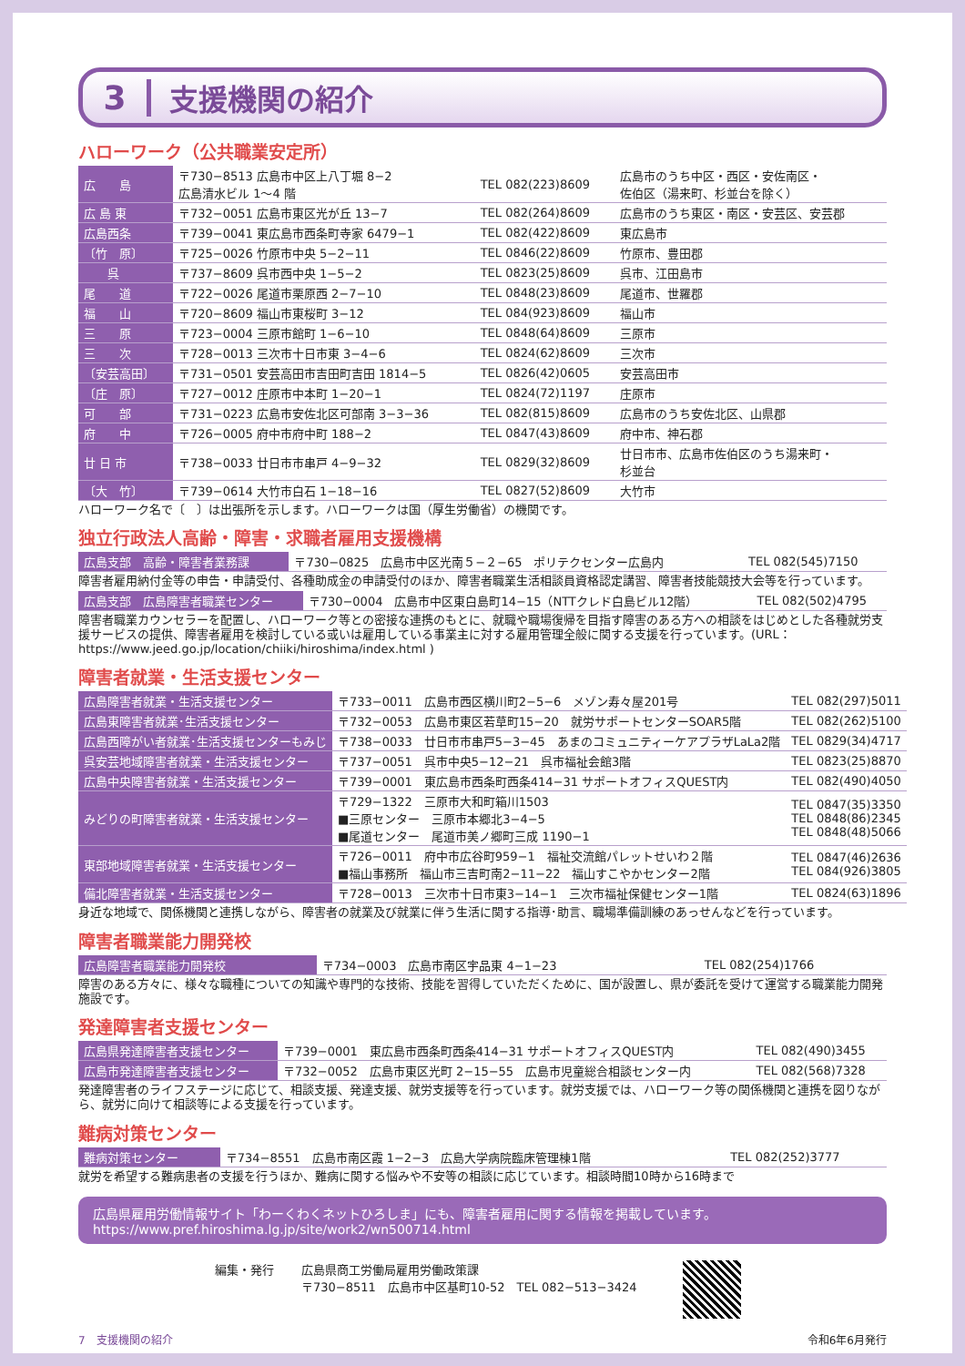3 支援機関の紹介
ハローワーク（公共職業安定所）
| 広 島 | 〒730−8513 広島市中区上八丁堀 8−2 広島清水ビル 1〜4 階 | TEL 082(223)8609 | 広島市のうち中区・西区・安佐南区・ 佐伯区（湯来町、杉並台を除く） |
| 広 島 東 | 〒732−0051 広島市東区光が丘 13−7 | TEL 082(264)8609 | 広島市のうち東区・南区・安芸区、安芸郡 |
| 広島西条 | 〒739−0041 東広島市西条町寺家 6479−1 | TEL 082(422)8609 | 東広島市 |
| 〔竹 原〕 | 〒725−0026 竹原市中央 5−2−11 | TEL 0846(22)8609 | 竹原市、豊田郡 |
| 呉 | 〒737−8609 呉市西中央 1−5−2 | TEL 0823(25)8609 | 呉市、江田島市 |
| 尾 道 | 〒722−0026 尾道市栗原西 2−7−10 | TEL 0848(23)8609 | 尾道市、世羅郡 |
| 福 山 | 〒720−8609 福山市東桜町 3−12 | TEL 084(923)8609 | 福山市 |
| 三 原 | 〒723−0004 三原市館町 1−6−10 | TEL 0848(64)8609 | 三原市 |
| 三 次 | 〒728−0013 三次市十日市東 3−4−6 | TEL 0824(62)8609 | 三次市 |
| 〔安芸高田〕 | 〒731−0501 安芸高田市吉田町吉田 1814−5 | TEL 0826(42)0605 | 安芸高田市 |
| 〔庄 原〕 | 〒727−0012 庄原市中本町 1−20−1 | TEL 0824(72)1197 | 庄原市 |
| 可 部 | 〒731−0223 広島市安佐北区可部南 3−3−36 | TEL 082(815)8609 | 広島市のうち安佐北区、山県郡 |
| 府 中 | 〒726−0005 府中市府中町 188−2 | TEL 0847(43)8609 | 府中市、神石郡 |
| 廿 日 市 | 〒738−0033 廿日市市串戸 4−9−32 | TEL 0829(32)8609 | 廿日市市、広島市佐伯区のうち湯来町・ 杉並台 |
| 〔大 竹〕 | 〒739−0614 大竹市白石 1−18−16 | TEL 0827(52)8609 | 大竹市 |
ハローワーク名で〔　〕は出張所を示します。ハローワークは国（厚生労働省）の機関です。
独立行政法人高齢・障害・求職者雇用支援機構
| 広島支部 高齢・障害者業務課 | 〒730−0825 広島市中区光南５−２−65 ポリテクセンター広島内 | TEL 082(545)7150 |
障害者雇用納付金等の申告・申請受付、各種助成金の申請受付のほか、障害者職業生活相談員資格認定講習、障害者技能競技大会等を行っています。
| 広島支部 広島障害者職業センター | 〒730−0004 広島市中区東白島町14−15（NTTクレド白島ビル12階） | TEL 082(502)4795 |
障害者職業カウンセラーを配置し、ハローワーク等との密接な連携のもとに、就職や職場復帰を目指す障害のある方への相談をはじめとした各種就労支援サービスの提供、障害者雇用を検討している或いは雇用している事業主に対する雇用管理全般に関する支援を行っています。(URL：https://www.jeed.go.jp/location/chiiki/hiroshima/index.html )
障害者就業・生活支援センター
| 広島障害者就業・生活支援センター | 〒733−0011 広島市西区横川町2−5−6 メゾン寿々屋201号 | TEL 082(297)5011 |
| 広島東障害者就業･生活支援センター | 〒732−0053 広島市東区若草町15−20 就労サポートセンターSOAR5階 | TEL 082(262)5100 |
| 広島西障がい者就業･生活支援センターもみじ | 〒738−0033 廿日市市串戸5−3−45 あまのコミュニティーケアプラザLaLa2階 | TEL 0829(34)4717 |
| 呉安芸地域障害者就業・生活支援センター | 〒737−0051 呉市中央5−12−21 呉市福祉会館3階 | TEL 0823(25)8870 |
| 広島中央障害者就業・生活支援センター | 〒739−0001 東広島市西条町西条414−31 サポートオフィスQUEST内 | TEL 082(490)4050 |
| みどりの町障害者就業・生活支援センター | 〒729−1322 三原市大和町箱川1503 ■三原センター 三原市本郷北3−4−5 ■尾道センター 尾道市美ノ郷町三成 1190−1 | TEL 0847(35)3350 TEL 0848(86)2345 TEL 0848(48)5066 |
| 東部地域障害者就業・生活支援センター | 〒726−0011 府中市広谷町959−1 福祉交流館パレットせいわ２階 ■福山事務所 福山市三吉町南2−11−22 福山すこやかセンター2階 | TEL 0847(46)2636 TEL 084(926)3805 |
| 備北障害者就業・生活支援センター | 〒728−0013 三次市十日市東3−14−1 三次市福祉保健センター1階 | TEL 0824(63)1896 |
身近な地域で、関係機関と連携しながら、障害者の就業及び就業に伴う生活に関する指導･助言、職場準備訓練のあっせんなどを行っています。
障害者職業能力開発校
| 広島障害者職業能力開発校 | 〒734−0003 広島市南区宇品東 4−1−23 | TEL 082(254)1766 |
障害のある方々に、様々な職種についての知識や専門的な技術、技能を習得していただくために、国が設置し、県が委託を受けて運営する職業能力開発施設です。
発達障害者支援センター
| 広島県発達障害者支援センター | 〒739−0001 東広島市西条町西条414−31 サポートオフィスQUEST内 | TEL 082(490)3455 |
| 広島市発達障害者支援センター | 〒732−0052 広島市東区光町 2−15−55 広島市児童総合相談センター内 | TEL 082(568)7328 |
発達障害者のライフステージに応じて、相談支援、発達支援、就労支援等を行っています。就労支援では、ハローワーク等の関係機関と連携を図りながら、就労に向けて相談等による支援を行っています。
難病対策センター
| 難病対策センター | 〒734−8551 広島市南区霞 1−2−3 広島大学病院臨床管理棟1階 | TEL 082(252)3777 |
就労を希望する難病患者の支援を行うほか、難病に関する悩みや不安等の相談に応じています。相談時間10時から16時まで
広島県雇用労働情報サイト「わーくわくネットひろしま」にも、障害者雇用に関する情報を掲載しています。
https://www.pref.hiroshima.lg.jp/site/work2/wn500714.html
編集・発行 広島県商工労働局雇用労働政策課
〒730−8511　広島市中区基町10-52　TEL 082−513−3424
7　支援機関の紹介 令和6年6月発行